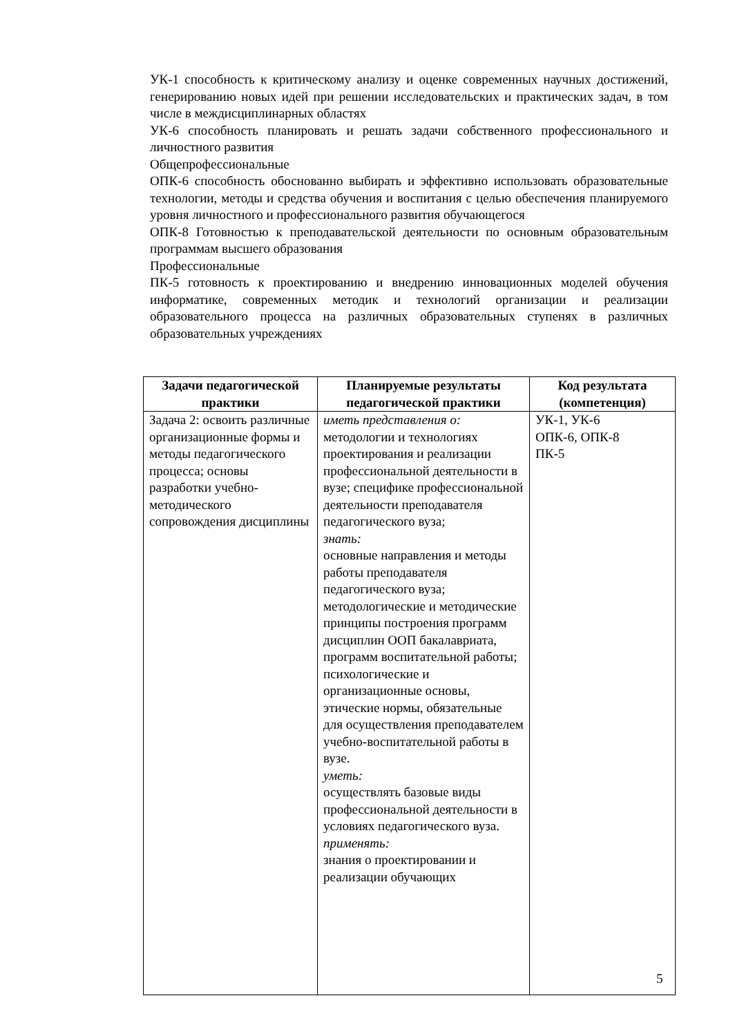УК-1 способность к критическому анализу и оценке современных научных достижений, генерированию новых идей при решении исследовательских и практических задач, в том числе в междисциплинарных областях
УК-6 способность планировать и решать задачи собственного профессионального и личностного развития
Общепрофессиональные
ОПК-6 способность обоснованно выбирать и эффективно использовать образовательные технологии, методы и средства обучения и воспитания с целью обеспечения планируемого уровня личностного и профессионального развития обучающегося
ОПК-8 Готовностью к преподавательской деятельности по основным образовательным программам высшего образования
Профессиональные
ПК-5 готовность к проектированию и внедрению инновационных моделей обучения информатике, современных методик и технологий организации и реализации образовательного процесса на различных образовательных ступенях в различных образовательных учреждениях
| Задачи педагогической практики | Планируемые результаты педагогической практики | Код результата (компетенция) |
| --- | --- | --- |
| Задача 2: освоить различные организационные формы и методы педагогического процесса; основы разработки учебно-методического сопровождения дисциплины | иметь представления о: методологии и технологиях проектирования и реализации профессиональной деятельности в вузе; специфике профессиональной деятельности преподавателя педагогического вуза; знать: основные направления и методы работы преподавателя педагогического вуза; методологические и методические принципы построения программ дисциплин ООП бакалавриата, программ воспитательной работы; психологические и организационные основы, этические нормы, обязательные для осуществления преподавателем учебно-воспитательной работы в вузе. уметь: осуществлять базовые виды профессиональной деятельности в условиях педагогического вуза. применять: знания о проектировании и реализации обучающих | УК-1, УК-6 ОПК-6, ОПК-8 ПК-5 |
5